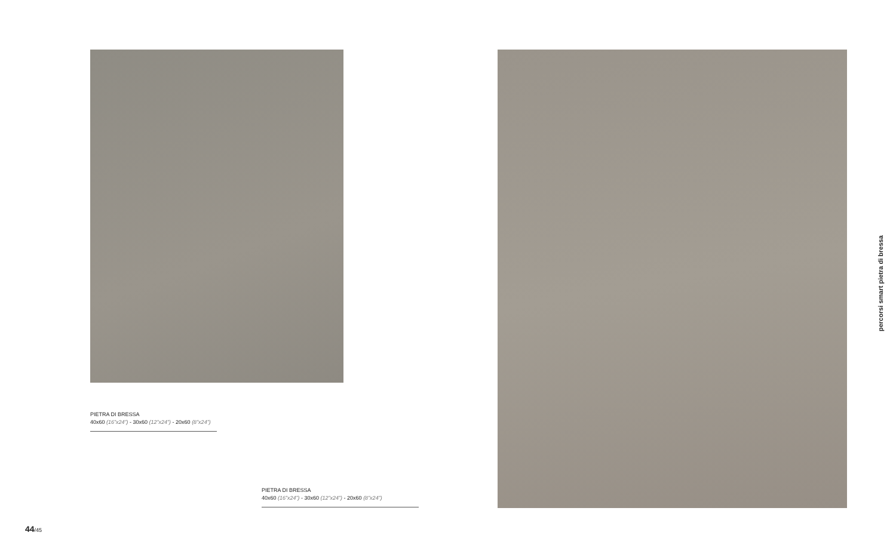PIETRA DI BRESSA
40x60 (16”x24”) - 30x60 (12”x24”) - 20x60 (8”x24”)
PIETRA DI BRESSA
40x60 (16”x24”) - 30x60 (12”x24”) - 20x60 (8”x24”)
percorsi smart pietra di bressa
44/45